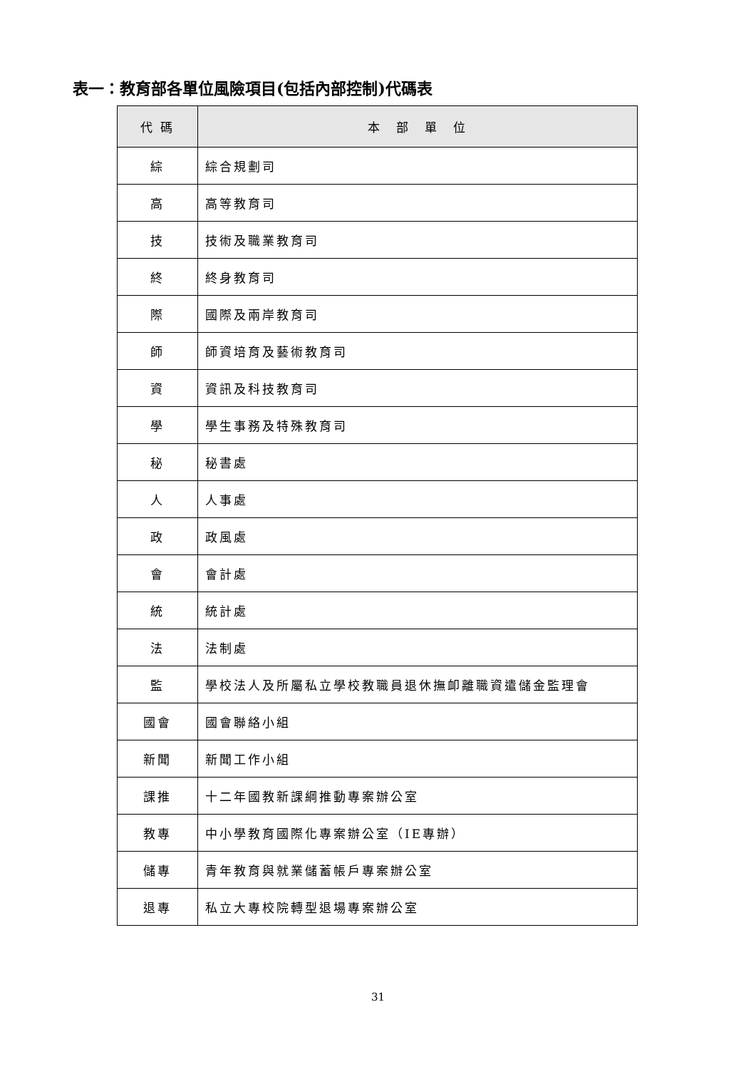表一：教育部各單位風險項目(包括內部控制)代碼表
| 代 碼 | 本 部 單 位 |
| --- | --- |
| 綜 | 綜合規劃司 |
| 高 | 高等教育司 |
| 技 | 技術及職業教育司 |
| 終 | 終身教育司 |
| 際 | 國際及兩岸教育司 |
| 師 | 師資培育及藝術教育司 |
| 資 | 資訊及科技教育司 |
| 學 | 學生事務及特殊教育司 |
| 秘 | 秘書處 |
| 人 | 人事處 |
| 政 | 政風處 |
| 會 | 會計處 |
| 統 | 統計處 |
| 法 | 法制處 |
| 監 | 學校法人及所屬私立學校教職員退休撫卹離職資遣儲金監理會 |
| 國會 | 國會聯絡小組 |
| 新聞 | 新聞工作小組 |
| 課推 | 十二年國教新課綱推動專案辦公室 |
| 教專 | 中小學教育國際化專案辦公室（IE專辦） |
| 儲專 | 青年教育與就業儲蓄帳戶專案辦公室 |
| 退專 | 私立大專校院轉型退場專案辦公室 |
31